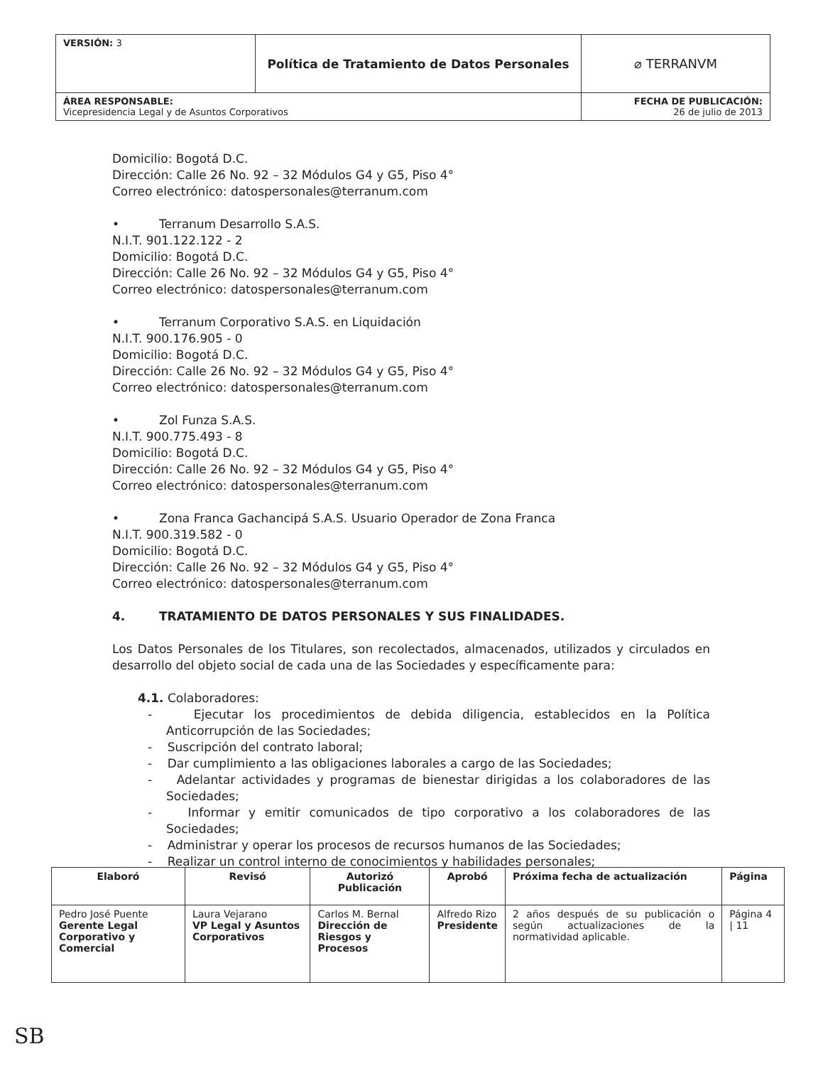| VERSIÓN: 3 | Política de Tratamiento de Datos Personales | ⌀ TERRANVM |
| ÁREA RESPONSABLE: Vicepresidencia Legal y de Asuntos Corporativos | | FECHA DE PUBLICACIÓN: 26 de julio de 2013 |
Domicilio: Bogotá D.C.
Dirección: Calle 26 No. 92 – 32 Módulos G4 y G5, Piso 4°
Correo electrónico: datospersonales@terranum.com
• Terranum Desarrollo S.A.S.
N.I.T. 901.122.122 - 2
Domicilio: Bogotá D.C.
Dirección: Calle 26 No. 92 – 32 Módulos G4 y G5, Piso 4°
Correo electrónico: datospersonales@terranum.com
• Terranum Corporativo S.A.S. en Liquidación
N.I.T. 900.176.905 - 0
Domicilio: Bogotá D.C.
Dirección: Calle 26 No. 92 – 32 Módulos G4 y G5, Piso 4°
Correo electrónico: datospersonales@terranum.com
• Zol Funza S.A.S.
N.I.T. 900.775.493 - 8
Domicilio: Bogotá D.C.
Dirección: Calle 26 No. 92 – 32 Módulos G4 y G5, Piso 4°
Correo electrónico: datospersonales@terranum.com
• Zona Franca Gachancipá S.A.S. Usuario Operador de Zona Franca
N.I.T. 900.319.582 - 0
Domicilio: Bogotá D.C.
Dirección: Calle 26 No. 92 – 32 Módulos G4 y G5, Piso 4°
Correo electrónico: datospersonales@terranum.com
4. TRATAMIENTO DE DATOS PERSONALES Y SUS FINALIDADES.
Los Datos Personales de los Titulares, son recolectados, almacenados, utilizados y circulados en desarrollo del objeto social de cada una de las Sociedades y específicamente para:
4.1. Colaboradores:
- Ejecutar los procedimientos de debida diligencia, establecidos en la Política Anticorrupción de las Sociedades;
- Suscripción del contrato laboral;
- Dar cumplimiento a las obligaciones laborales a cargo de las Sociedades;
- Adelantar actividades y programas de bienestar dirigidas a los colaboradores de las Sociedades;
- Informar y emitir comunicados de tipo corporativo a los colaboradores de las Sociedades;
- Administrar y operar los procesos de recursos humanos de las Sociedades;
- Realizar un control interno de conocimientos y habilidades personales;
| Elaboró | Revisó | Autorizó Publicación | Aprobó | Próxima fecha de actualización | Página |
| --- | --- | --- | --- | --- | --- |
| Pedro José Puente Gerente Legal Corporativo y Comercial | Laura Vejarano VP Legal y Asuntos Corporativos | Carlos M. Bernal Dirección de Riesgos y Procesos | Alfredo Rizo Presidente | 2 años después de su publicación o según actualizaciones de la normatividad aplicable. | Página 4 / 11 |
SB